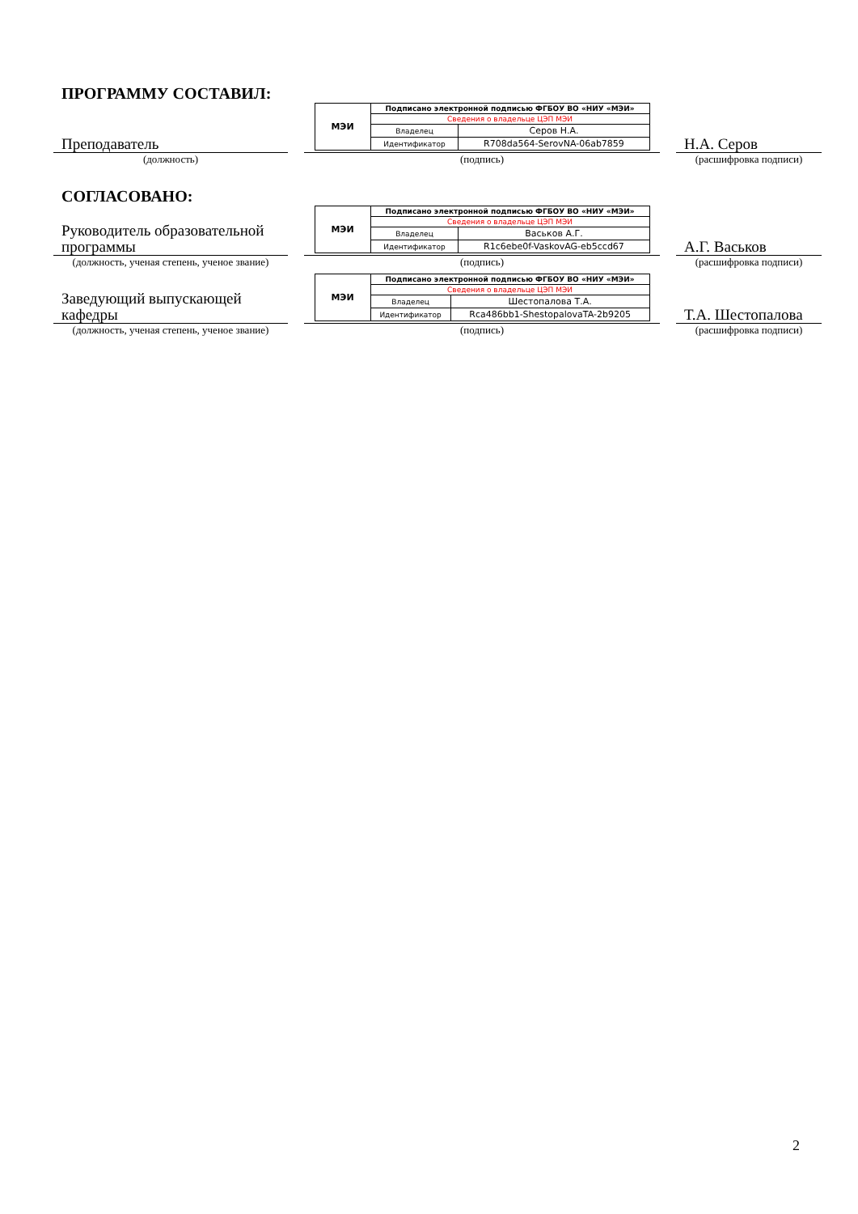ПРОГРАММУ СОСТАВИЛ:
Преподаватель
(должность)
| МЭИ | Подписано электронной подписью ФГБОУ ВО «НИУ «МЭИ» | |
| | Сведения о владельце ЦЭП МЭИ | |
| | Владелец | Серов Н.А. |
| | Идентификатор | R708da564-SerovNA-06ab7859 |
(подпись)
Н.А. Серов
(расшифровка подписи)
СОГЛАСОВАНО:
Руководитель образовательной программы
(должность, ученая степень, ученое звание)
| МЭИ | Подписано электронной подписью ФГБОУ ВО «НИУ «МЭИ» | |
| | Сведения о владельце ЦЭП МЭИ | |
| | Владелец | Васьков А.Г. |
| | Идентификатор | R1c6ebe0f-VaskovAG-eb5ccd67 |
(подпись)
А.Г. Васьков
(расшифровка подписи)
Заведующий выпускающей кафедры
(должность, ученая степень, ученое звание)
| МЭИ | Подписано электронной подписью ФГБОУ ВО «НИУ «МЭИ» | |
| | Сведения о владельце ЦЭП МЭИ | |
| | Владелец | Шестопалова Т.А. |
| | Идентификатор | Rca486bb1-ShestopalovaTA-2b9205 |
(подпись)
Т.А. Шестопалова
(расшифровка подписи)
2